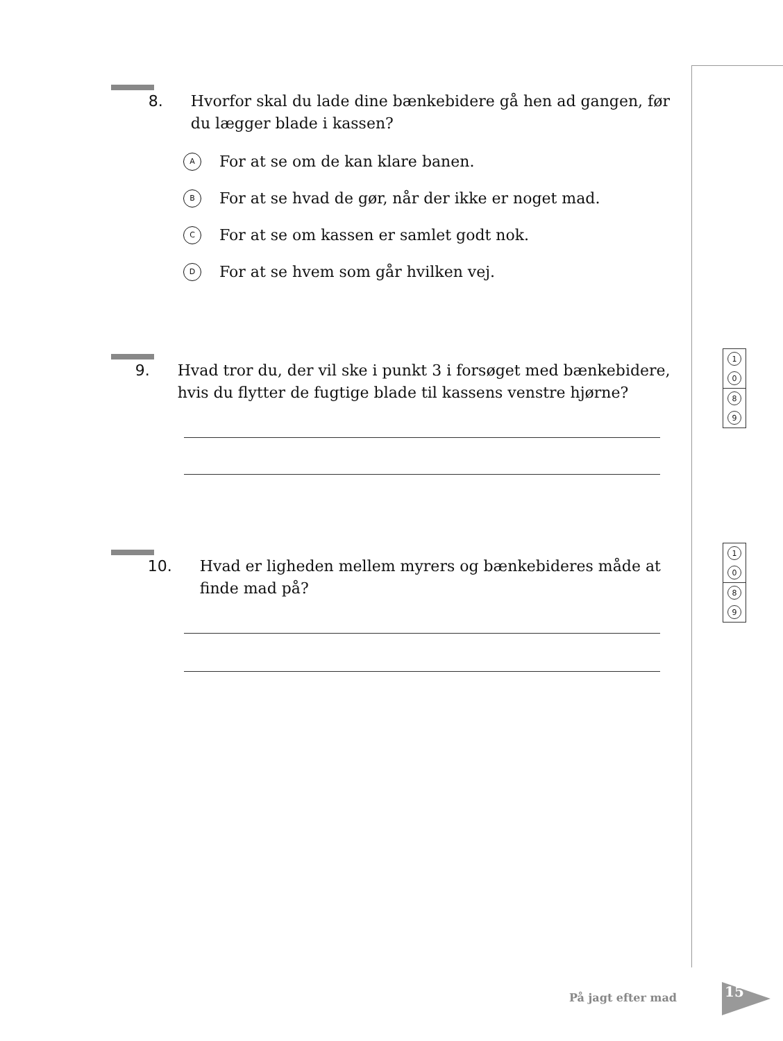8. Hvorfor skal du lade dine bænkebidere gå hen ad gangen, før du lægger blade i kassen?
A For at se om de kan klare banen.
B For at se hvad de gør, når der ikke er noget mad.
C For at se om kassen er samlet godt nok.
D For at se hvem som går hvilken vej.
9. Hvad tror du, der vil ske i punkt 3 i forsøget med bænkebidere, hvis du flytter de fugtige blade til kassens venstre hjørne?
10. Hvad er ligheden mellem myrers og bænkebideres måde at finde mad på?
1
0
8
9
1
0
8
9
På jagt efter mad 15